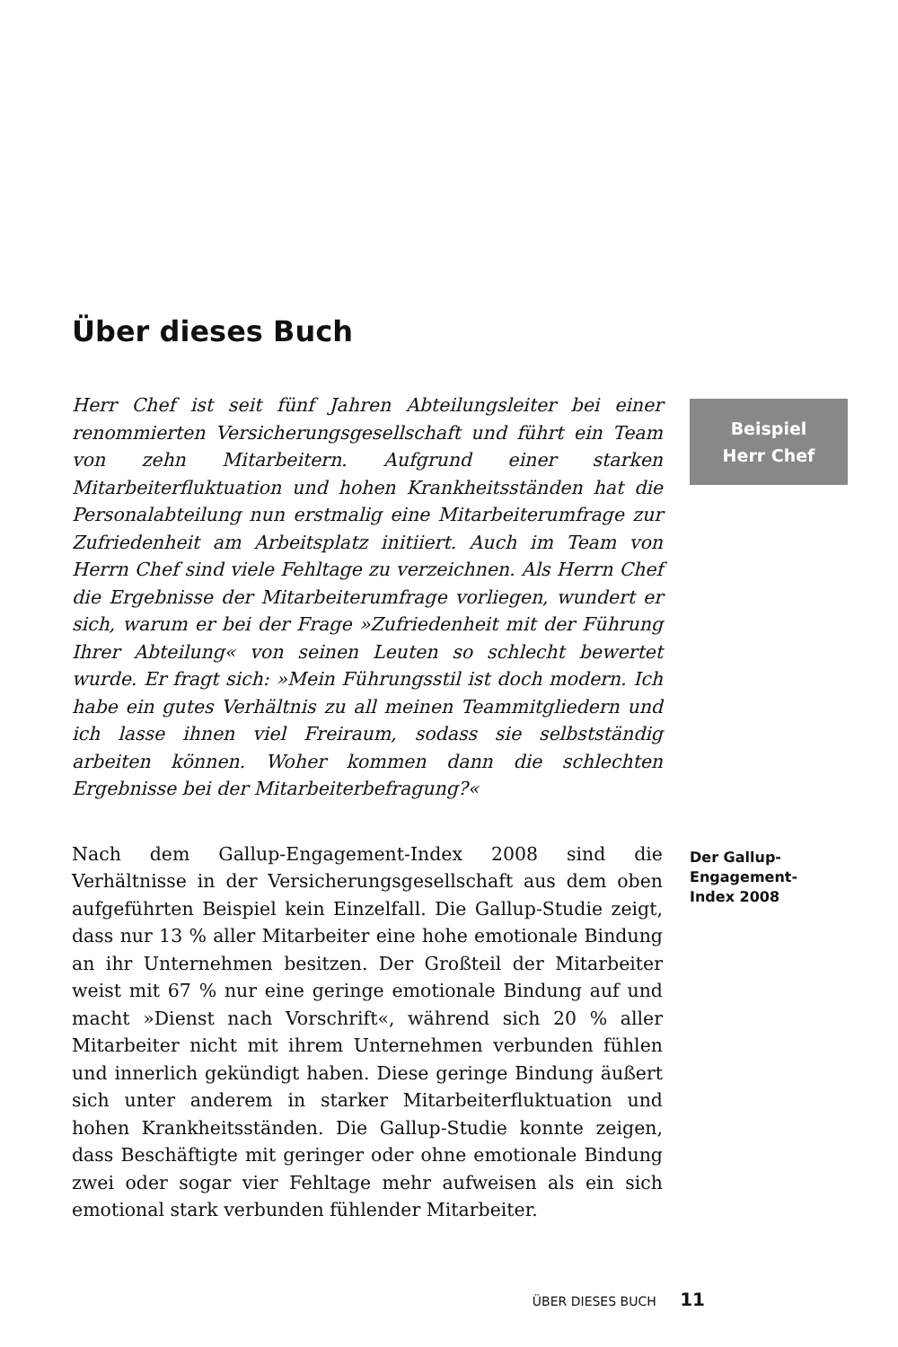Über dieses Buch
Herr Chef ist seit fünf Jahren Abteilungsleiter bei einer renommierten Versicherungsgesellschaft und führt ein Team von zehn Mitarbeitern. Aufgrund einer starken Mitarbeiterfluktuation und hohen Krankheitsständen hat die Personalabteilung nun erstmalig eine Mitarbeiterumfrage zur Zufriedenheit am Arbeitsplatz initiiert. Auch im Team von Herrn Chef sind viele Fehltage zu verzeichnen. Als Herrn Chef die Ergebnisse der Mitarbeiterumfrage vorliegen, wundert er sich, warum er bei der Frage »Zufriedenheit mit der Führung Ihrer Abteilung« von seinen Leuten so schlecht bewertet wurde. Er fragt sich: »Mein Führungsstil ist doch modern. Ich habe ein gutes Verhältnis zu all meinen Teammitgliedern und ich lasse ihnen viel Freiraum, sodass sie selbstständig arbeiten können. Woher kommen dann die schlechten Ergebnisse bei der Mitarbeiterbefragung?«
Beispiel
Herr Chef
Nach dem Gallup-Engagement-Index 2008 sind die Verhältnisse in der Versicherungsgesellschaft aus dem oben aufgeführten Beispiel kein Einzelfall. Die Gallup-Studie zeigt, dass nur 13 % aller Mitarbeiter eine hohe emotionale Bindung an ihr Unternehmen besitzen. Der Großteil der Mitarbeiter weist mit 67 % nur eine geringe emotionale Bindung auf und macht »Dienst nach Vorschrift«, während sich 20 % aller Mitarbeiter nicht mit ihrem Unternehmen verbunden fühlen und innerlich gekündigt haben. Diese geringe Bindung äußert sich unter anderem in starker Mitarbeiterfluktuation und hohen Krankheitsständen. Die Gallup-Studie konnte zeigen, dass Beschäftigte mit geringer oder ohne emotionale Bindung zwei oder sogar vier Fehltage mehr aufweisen als ein sich emotional stark verbunden fühlender Mitarbeiter.
Der Gallup-
Engagement-
Index 2008
ÜBER DIESES BUCH 11